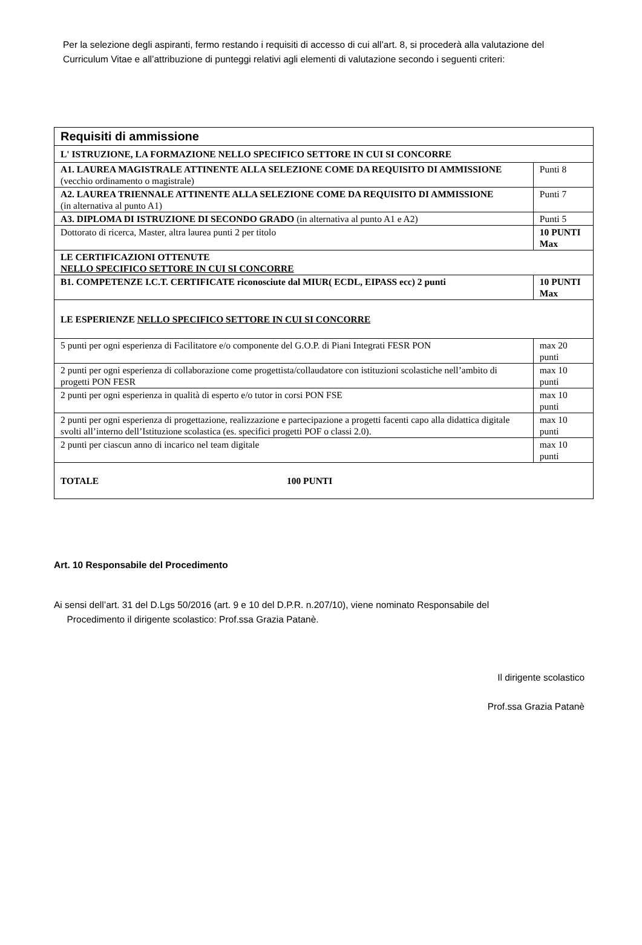Per la selezione degli aspiranti, fermo restando i requisiti di accesso di cui all’art. 8, si procederà alla valutazione del Curriculum Vitae e all’attribuzione di punteggi relativi agli elementi di valutazione secondo i seguenti criteri:
| Requisiti di ammissione | | |
| L' ISTRUZIONE, LA FORMAZIONE NELLO SPECIFICO SETTORE IN CUI SI CONCORRE | | |
| A1. LAUREA MAGISTRALE ATTINENTE ALLA SELEZIONE COME DA REQUISITO DI AMMISSIONE (vecchio ordinamento o magistrale) | | Punti 8 |
| A2. LAUREA TRIENNALE ATTINENTE ALLA SELEZIONE COME DA REQUISITO DI AMMISSIONE (in alternativa al punto A1) | | Punti 7 |
| A3. DIPLOMA DI ISTRUZIONE DI SECONDO GRADO (in alternativa al punto A1 e A2) | | Punti 5 |
| Dottorato di ricerca, Master, altra laurea punti 2 per titolo | | 10 PUNTI Max |
| LE CERTIFICAZIONI OTTENUTE NELLO SPECIFICO SETTORE IN CUI SI CONCORRE | | |
| B1. COMPETENZE I.C.T. CERTIFICATE riconosciute dal MIUR( ECDL, EIPASS ecc) 2 punti | | 10 PUNTI Max |
| LE ESPERIENZE NELLO SPECIFICO SETTORE IN CUI SI CONCORRE | | |
| 5 punti per ogni esperienza di Facilitatore e/o componente del G.O.P. di Piani Integrati FESR PON | max 20 punti | |
| 2 punti per ogni esperienza di collaborazione come progettista/collaudatore con istituzioni scolastiche nell’ambito di progetti PON FESR | max 10 punti | |
| 2 punti per ogni esperienza in qualità di esperto e/o tutor in corsi PON FSE | max 10 punti | |
| 2 punti per ogni esperienza di progettazione, realizzazione e partecipazione a progetti facenti capo alla didattica digitale svolti all’interno dell’Istituzione scolastica (es. specifici progetti POF o classi 2.0). | max 10 punti | |
| 2 punti per ciascun anno di incarico nel team digitale | max 10 punti | |
| TOTALE 100 PUNTI | | |
Art. 10 Responsabile del Procedimento
Ai sensi dell’art. 31 del D.Lgs 50/2016 (art. 9 e 10 del D.P.R. n.207/10), viene nominato Responsabile del
Procedimento il dirigente scolastico: Prof.ssa Grazia Patanè.
Il dirigente scolastico
Prof.ssa Grazia Patanè